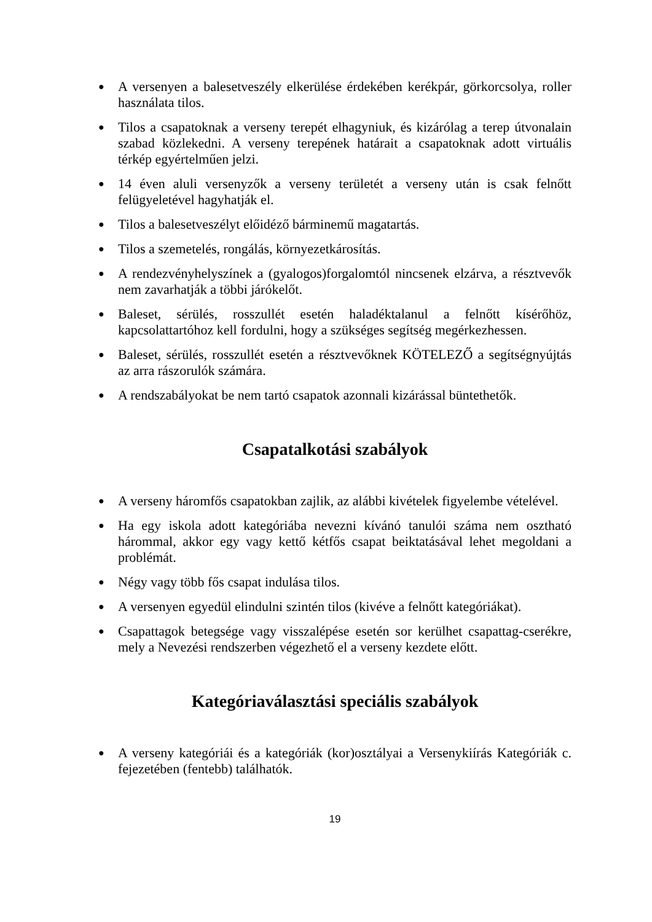● A versenyen a balesetveszély elkerülése érdekében kerékpár, görkorcsolya, roller használata tilos.
● Tilos a csapatoknak a verseny terepét elhagyniuk, és kizárólag a terep útvonalain szabad közlekedni. A verseny terepének határait a csapatoknak adott virtuális térkép egyértelműen jelzi.
● 14 éven aluli versenyzők a verseny területét a verseny után is csak felnőtt felügyeletével hagyhatják el.
● Tilos a balesetveszélyt előidéző bárminemű magatartás.
● Tilos a szemetelés, rongálás, környezetkárosítás.
● A rendezvényhelyszínek a (gyalogos)forgalomtól nincsenek elzárva, a résztvevők nem zavarhatják a többi járókelőt.
● Baleset, sérülés, rosszullét esetén haladéktalanul a felnőtt kísérőhöz, kapcsolattartóhoz kell fordulni, hogy a szükséges segítség megérkezhessen.
● Baleset, sérülés, rosszullét esetén a résztvevőknek KÖTELEZŐ a segítségnyújtás az arra rászorulók számára.
● A rendszabályokat be nem tartó csapatok azonnali kizárással büntethetők.
Csapatalkotási szabályok
● A verseny háromfős csapatokban zajlik, az alábbi kivételek figyelembe vételével.
● Ha egy iskola adott kategóriába nevezni kívánó tanulói száma nem osztható hárommal, akkor egy vagy kettő kétfős csapat beiktatásával lehet megoldani a problémát.
● Négy vagy több fős csapat indulása tilos.
● A versenyen egyedül elindulni szintén tilos (kivéve a felnőtt kategóriákat).
● Csapattagok betegsége vagy visszalépése esetén sor kerülhet csapattag-cserékre, mely a Nevezési rendszerben végezhető el a verseny kezdete előtt.
Kategóriaválasztási speciális szabályok
● A verseny kategóriái és a kategóriák (kor)osztályai a Versenykiírás Kategóriák c. fejezetében (fentebb) találhatók.
19